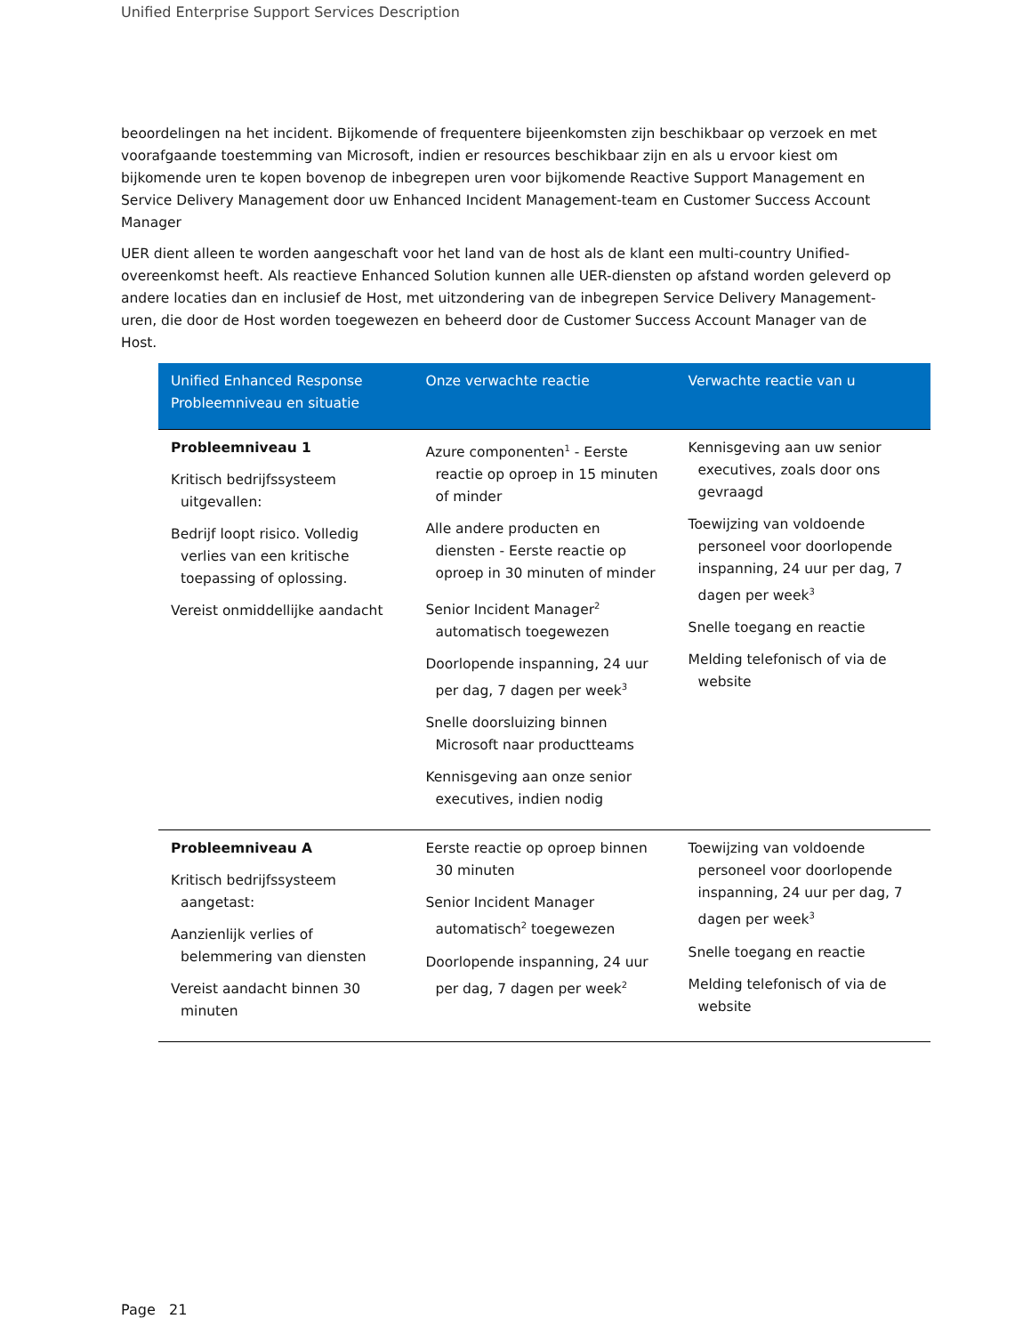Unified Enterprise Support Services Description
beoordelingen na het incident. Bijkomende of frequentere bijeenkomsten zijn beschikbaar op verzoek en met voorafgaande toestemming van Microsoft, indien er resources beschikbaar zijn en als u ervoor kiest om bijkomende uren te kopen bovenop de inbegrepen uren voor bijkomende Reactive Support Management en Service Delivery Management door uw Enhanced Incident Management-team en Customer Success Account Manager
UER dient alleen te worden aangeschaft voor het land van de host als de klant een multi-country Unified-overeenkomst heeft. Als reactieve Enhanced Solution kunnen alle UER-diensten op afstand worden geleverd op andere locaties dan en inclusief de Host, met uitzondering van de inbegrepen Service Delivery Management-uren, die door de Host worden toegewezen en beheerd door de Customer Success Account Manager van de Host.
| Unified Enhanced Response Probleemniveau en situatie | Onze verwachte reactie | Verwachte reactie van u |
| --- | --- | --- |
| Probleemniveau 1 Kritisch bedrijfssysteem uitgevallen: Bedrijf loopt risico. Volledig verlies van een kritische toepassing of oplossing. Vereist onmiddellijke aandacht | Azure componenten<sup>1</sup> - Eerste reactie op oproep in 15 minuten of minder Alle andere producten en diensten - Eerste reactie op oproep in 30 minuten of minder Senior Incident Manager<sup>2</sup> automatisch toegewezen Doorlopende inspanning, 24 uur per dag, 7 dagen per week<sup>3</sup> Snelle doorsluizing binnen Microsoft naar productteams Kennisgeving aan onze senior executives, indien nodig | Kennisgeving aan uw senior executives, zoals door ons gevraagd Toewijzing van voldoende personeel voor doorlopende inspanning, 24 uur per dag, 7 dagen per week<sup>3</sup> Snelle toegang en reactie Melding telefonisch of via de website |
| Probleemniveau A Kritisch bedrijfssysteem aangetast: Aanzienlijk verlies of belemmering van diensten Vereist aandacht binnen 30 minuten | Eerste reactie op oproep binnen 30 minuten Senior Incident Manager automatisch<sup>2</sup> toegewezen Doorlopende inspanning, 24 uur per dag, 7 dagen per week<sup>2</sup> | Toewijzing van voldoende personeel voor doorlopende inspanning, 24 uur per dag, 7 dagen per week<sup>3</sup> Snelle toegang en reactie Melding telefonisch of via de website |
Page 21